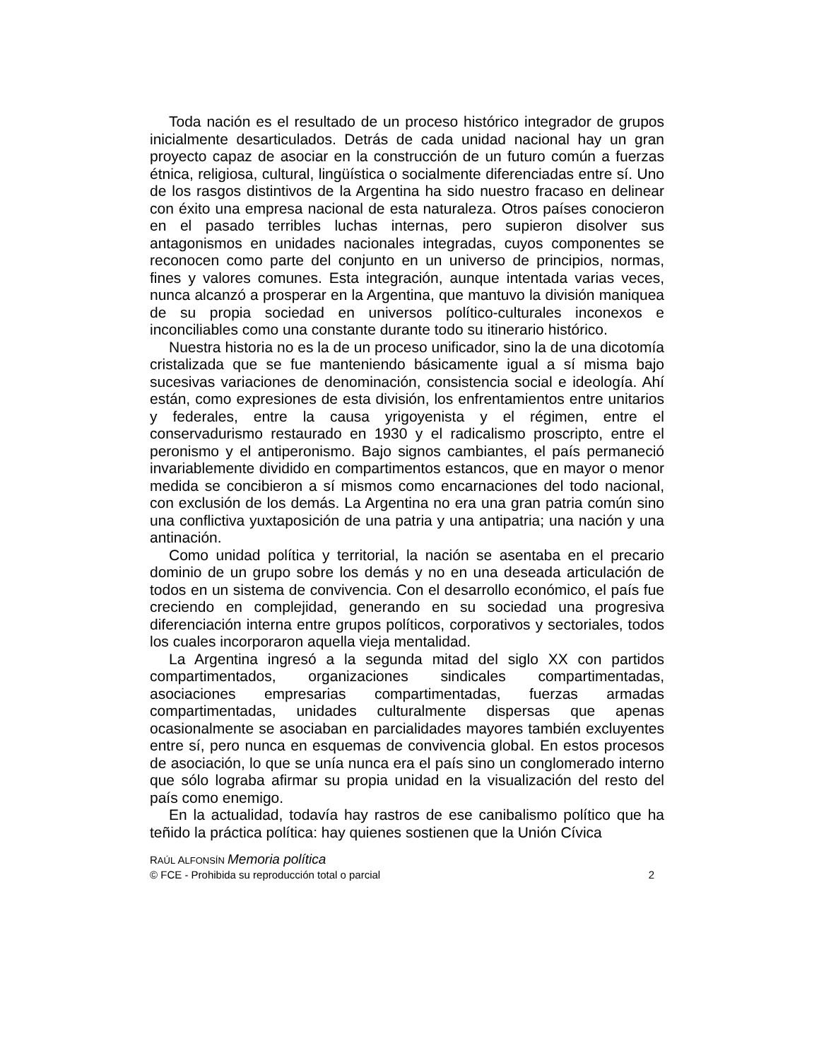Toda nación es el resultado de un proceso histórico integrador de grupos inicialmente desarticulados. Detrás de cada unidad nacional hay un gran proyecto capaz de asociar en la construcción de un futuro común a fuerzas étnica, religiosa, cultural, lingüística o socialmente diferenciadas entre sí. Uno de los rasgos distintivos de la Argentina ha sido nuestro fracaso en delinear con éxito una empresa nacional de esta naturaleza. Otros países conocieron en el pasado terribles luchas internas, pero supieron disolver sus antagonismos en unidades nacionales integradas, cuyos componentes se reconocen como parte del conjunto en un universo de principios, normas, fines y valores comunes. Esta integración, aunque intentada varias veces, nunca alcanzó a prosperar en la Argentina, que mantuvo la división maniquea de su propia sociedad en universos político-culturales inconexos e inconciliables como una constante durante todo su itinerario histórico.
Nuestra historia no es la de un proceso unificador, sino la de una dicotomía cristalizada que se fue manteniendo básicamente igual a sí misma bajo sucesivas variaciones de denominación, consistencia social e ideología. Ahí están, como expresiones de esta división, los enfrentamientos entre unitarios y federales, entre la causa yrigoyenista y el régimen, entre el conservadurismo restaurado en 1930 y el radicalismo proscripto, entre el peronismo y el antiperonismo. Bajo signos cambiantes, el país permaneció invariablemente dividido en compartimentos estancos, que en mayor o menor medida se concibieron a sí mismos como encarnaciones del todo nacional, con exclusión de los demás. La Argentina no era una gran patria común sino una conflictiva yuxtaposición de una patria y una antipatria; una nación y una antinación.
Como unidad política y territorial, la nación se asentaba en el precario dominio de un grupo sobre los demás y no en una deseada articulación de todos en un sistema de convivencia. Con el desarrollo económico, el país fue creciendo en complejidad, generando en su sociedad una progresiva diferenciación interna entre grupos políticos, corporativos y sectoriales, todos los cuales incorporaron aquella vieja mentalidad.
La Argentina ingresó a la segunda mitad del siglo XX con partidos compartimentados, organizaciones sindicales compartimentadas, asociaciones empresarias compartimentadas, fuerzas armadas compartimentadas, unidades culturalmente dispersas que apenas ocasionalmente se asociaban en parcialidades mayores también excluyentes entre sí, pero nunca en esquemas de convivencia global. En estos procesos de asociación, lo que se unía nunca era el país sino un conglomerado interno que sólo lograba afirmar su propia unidad en la visualización del resto del país como enemigo.
En la actualidad, todavía hay rastros de ese canibalismo político que ha teñido la práctica política: hay quienes sostienen que la Unión Cívica
RAÚL ALFONSÍN Memoria política
© FCE - Prohibida su reproducción total o parcial 2